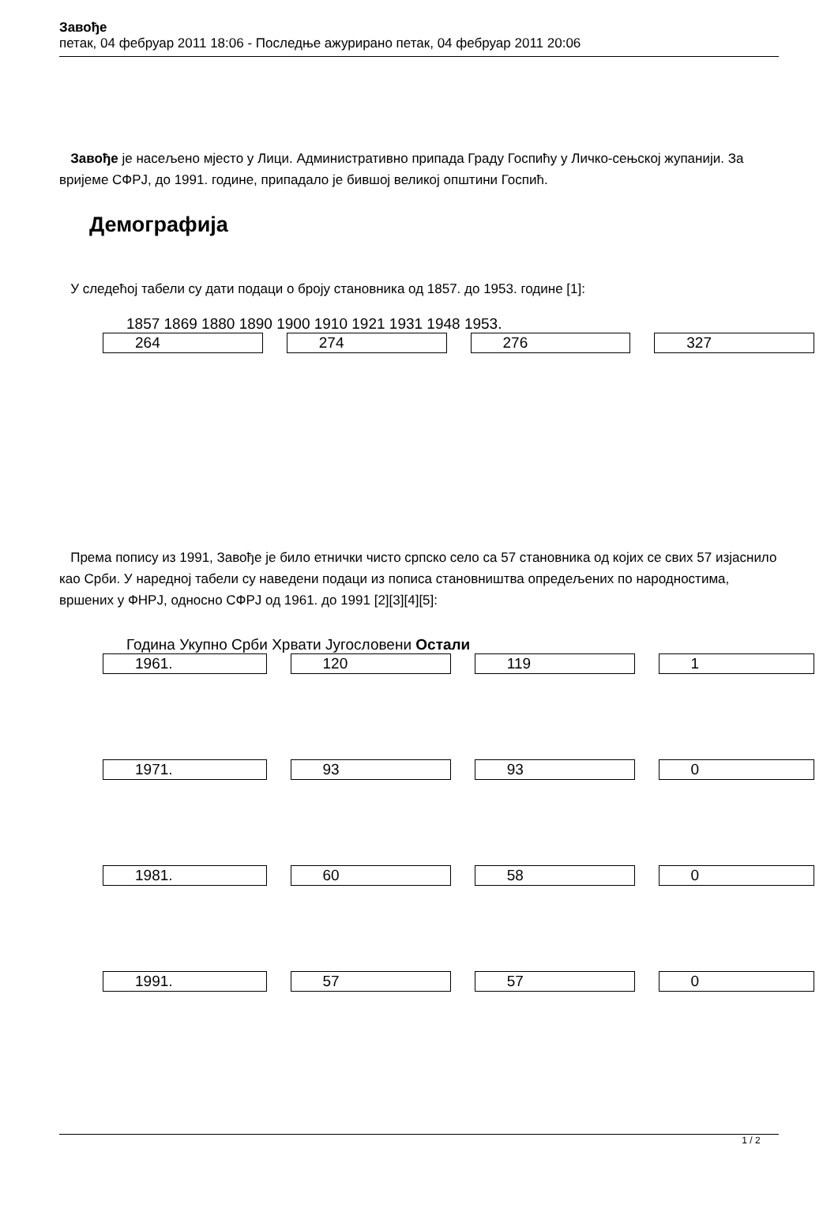Завође
петак, 04 фебруар 2011 18:06 - Последње ажурирано петак, 04 фебруар 2011 20:06
Завође је насељено мјесто у Лици. Административно припада Граду Госпићу у Личко-сењској жупанији. За вријеме СФРЈ, до 1991. године, припадало је бившој великој општини Госпић.
Демографија
У следећој табели су дати подаци о броју становника од 1857. до 1953. године [1]:
1857 1869 1880 1890 1900 1910 1921 1931 1948 1953.
| 264 | 274 | 276 | 327 |
Према попису из 1991, Завође је било етнички чисто српско село са 57 становника од којих се свих 57 изјаснило као Срби. У наредној табели су наведени подаци из пописа становништва опредељених по народностима, вршених у ФНРЈ, односно СФРЈ од 1961. до 1991 [2][3][4][5]:
Година Укупно Срби Хрвати Југословени Остали
| 1961. | 120 | 119 | 1 |
| 1971. | 93 | 93 | 0 |
| 1981. | 60 | 58 | 0 |
| 1991. | 57 | 57 | 0 |
1 / 2